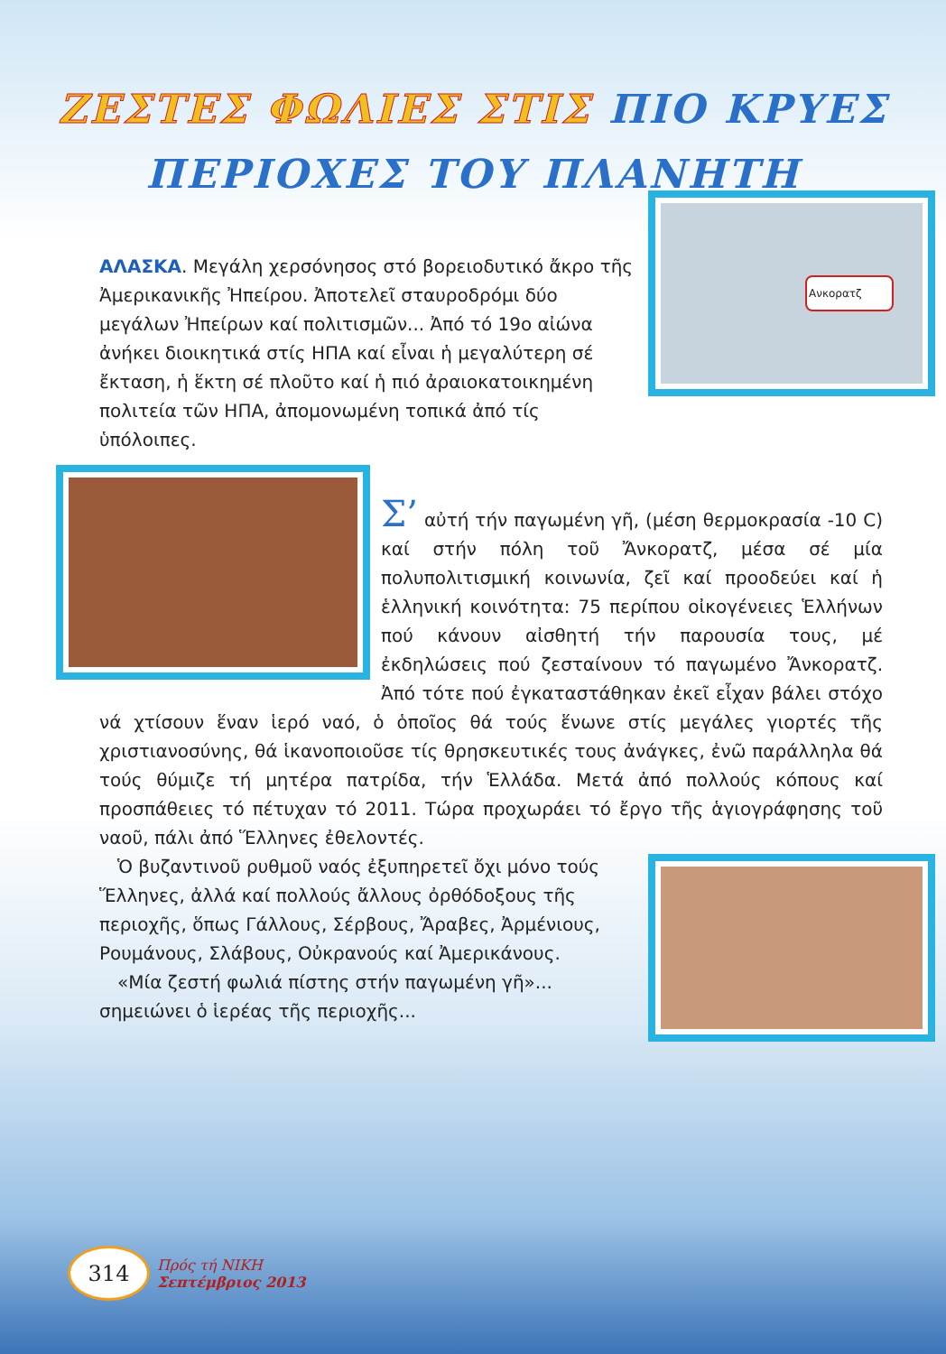ΖΕΣΤΕΣ ΦΩΛΙΕΣ ΣΤΙΣ ΠΙΟ ΚΡΥΕΣ
ΠΕΡΙΟΧΕΣ ΤΟΥ ΠΛΑΝΗΤΗ
Ανκορατζ
ΑΛΑΣΚΑ. Μεγάλη χερσόνησος στό βορειοδυτικό ἄκρο τῆς Ἀμερικανικῆς Ἠπείρου. Ἀποτελεῖ σταυροδρόμι δύο μεγάλων Ἠπείρων καί πολιτισμῶν... Ἀπό τό 19ο αἰώνα ἀνήκει διοικητικά στίς ΗΠΑ καί εἶναι ἡ μεγαλύτερη σέ ἔκταση, ἡ ἕκτη σέ πλοῦτο καί ἡ πιό ἀραιοκατοικημένη πολιτεία τῶν ΗΠΑ, ἀπομονωμένη τοπικά ἀπό τίς ὑπόλοιπες.
Σ’ αὐτή τήν παγωμένη γῆ, (μέση θερμοκρασία -10 C) καί στήν πόλη τοῦ Ἄνκορατζ, μέσα σέ μία πολυπολιτισμική κοινωνία, ζεῖ καί προοδεύει καί ἡ ἑλληνική κοινότητα: 75 περίπου οἰκογένειες Ἑλλήνων πού κάνουν αἰσθητή τήν παρουσία τους, μέ ἐκδηλώσεις πού ζεσταίνουν τό παγωμένο Ἄνκορατζ. Ἀπό τότε πού ἐγκαταστάθηκαν ἐκεῖ εἶχαν βάλει στόχο νά χτίσουν ἕναν ἱερό ναό, ὁ ὁποῖος θά τούς ἕνωνε στίς μεγάλες γιορτές τῆς χριστιανοσύνης, θά ἱκανοποιοῦσε τίς θρησκευτικές τους ἀνάγκες, ἐνῶ παράλληλα θά τούς θύμιζε τή μητέρα πατρίδα, τήν Ἑλλάδα. Μετά ἀπό πολλούς κόπους καί προσπάθειες τό πέτυχαν τό 2011. Τώρα προχωράει τό ἔργο τῆς ἁγιογράφησης τοῦ ναοῦ, πάλι ἀπό Ἕλληνες ἐθελοντές.
Ὁ βυζαντινοῦ ρυθμοῦ ναός ἐξυπηρετεῖ ὄχι μόνο τούς Ἕλληνες, ἀλλά καί πολλούς ἄλλους ὀρθόδοξους τῆς περιοχῆς, ὅπως Γάλλους, Σέρβους, Ἄραβες, Ἀρμένιους, Ρουμάνους, Σλάβους, Οὐκρανούς καί Ἀμερικάνους.
«Μία ζεστή φωλιά πίστης στήν παγωμένη γῆ»... σημειώνει ὁ ἱερέας τῆς περιοχῆς...
314
Πρός τή ΝΙΚΗ
Σεπτέμβριος 2013